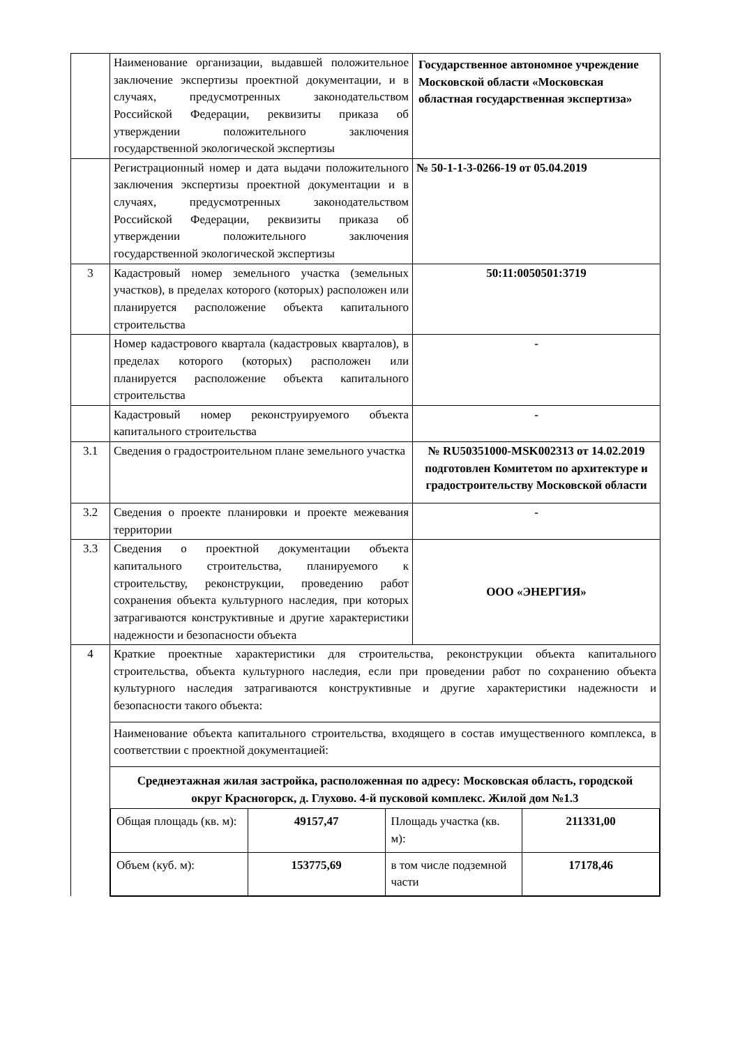| | Наименование организации, выдавшей положительное заключение экспертизы проектной документации, и в случаях, предусмотренных законодательством Российской Федерации, реквизиты приказа об утверждении положительного заключения государственной экологической экспертизы | Государственное автономное учреждение Московской области «Московская областная государственная экспертиза» |
| | Регистрационный номер и дата выдачи положительного заключения экспертизы проектной документации и в случаях, предусмотренных законодательством Российской Федерации, реквизиты приказа об утверждении положительного заключения государственной экологической экспертизы | № 50-1-1-3-0266-19 от 05.04.2019 |
| 3 | Кадастровый номер земельного участка (земельных участков), в пределах которого (которых) расположен или планируется расположение объекта капитального строительства | 50:11:0050501:3719 |
| | Номер кадастрового квартала (кадастровых кварталов), в пределах которого (которых) расположен или планируется расположение объекта капитального строительства | - |
| | Кадастровый номер реконструируемого объекта капитального строительства | - |
| 3.1 | Сведения о градостроительном плане земельного участка | № RU50351000-MSK002313 от 14.02.2019 подготовлен Комитетом по архитектуре и градостроительству Московской области |
| 3.2 | Сведения о проекте планировки и проекте межевания территории | - |
| 3.3 | Сведения о проектной документации объекта капитального строительства, планируемого к строительству, реконструкции, проведению работ сохранения объекта культурного наследия, при которых затрагиваются конструктивные и другие характеристики надежности и безопасности объекта | ООО «ЭНЕРГИЯ» |
| 4 | Краткие проектные характеристики для строительства, реконструкции объекта капитального строительства, объекта культурного наследия, если при проведении работ по сохранению объекта культурного наследия затрагиваются конструктивные и другие характеристики надежности и безопасности такого объекта: Наименование объекта капитального строительства, входящего в состав имущественного комплекса, в соответствии с проектной документацией: Среднеэтажная жилая застройка, расположенная по адресу: Московская область, городской округ Красногорск, д. Глухово. 4-й пусковой комплекс. Жилой дом №1.3 / Общая площадь (кв. м): / 49157,47 / Площадь участка (кв. м): / 211331,00 / / Объем (куб. м): / 153775,69 / в том числе подземной части / 17178,46 / | |